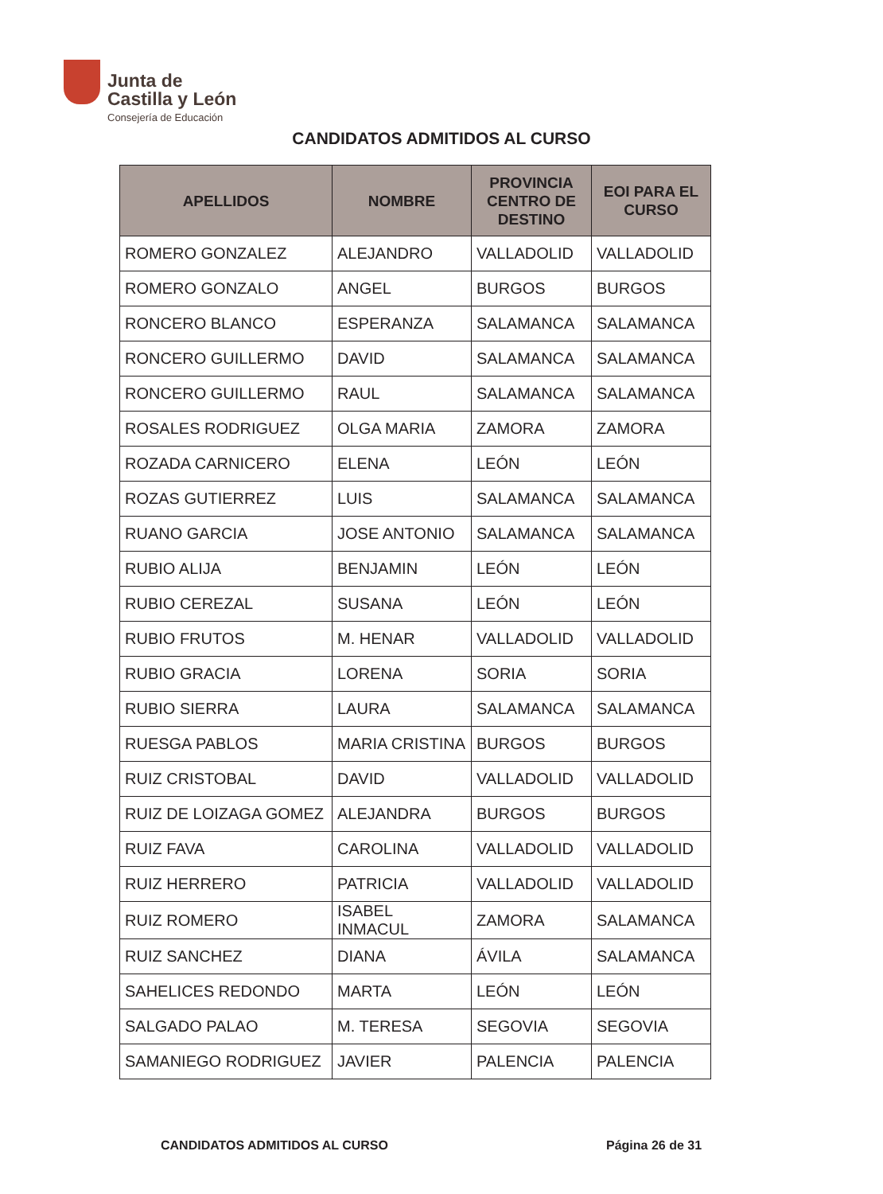Junta de
Castilla y León
Consejería de Educación
CANDIDATOS ADMITIDOS AL CURSO
| APELLIDOS | NOMBRE | PROVINCIA CENTRO DE DESTINO | EOI PARA EL CURSO |
| --- | --- | --- | --- |
| ROMERO GONZALEZ | ALEJANDRO | VALLADOLID | VALLADOLID |
| ROMERO GONZALO | ANGEL | BURGOS | BURGOS |
| RONCERO BLANCO | ESPERANZA | SALAMANCA | SALAMANCA |
| RONCERO GUILLERMO | DAVID | SALAMANCA | SALAMANCA |
| RONCERO GUILLERMO | RAUL | SALAMANCA | SALAMANCA |
| ROSALES RODRIGUEZ | OLGA MARIA | ZAMORA | ZAMORA |
| ROZADA CARNICERO | ELENA | LEÓN | LEÓN |
| ROZAS GUTIERREZ | LUIS | SALAMANCA | SALAMANCA |
| RUANO GARCIA | JOSE ANTONIO | SALAMANCA | SALAMANCA |
| RUBIO ALIJA | BENJAMIN | LEÓN | LEÓN |
| RUBIO CEREZAL | SUSANA | LEÓN | LEÓN |
| RUBIO FRUTOS | M. HENAR | VALLADOLID | VALLADOLID |
| RUBIO GRACIA | LORENA | SORIA | SORIA |
| RUBIO SIERRA | LAURA | SALAMANCA | SALAMANCA |
| RUESGA PABLOS | MARIA CRISTINA | BURGOS | BURGOS |
| RUIZ CRISTOBAL | DAVID | VALLADOLID | VALLADOLID |
| RUIZ DE LOIZAGA GOMEZ | ALEJANDRA | BURGOS | BURGOS |
| RUIZ FAVA | CAROLINA | VALLADOLID | VALLADOLID |
| RUIZ HERRERO | PATRICIA | VALLADOLID | VALLADOLID |
| RUIZ ROMERO | ISABEL INMACUL | ZAMORA | SALAMANCA |
| RUIZ SANCHEZ | DIANA | ÁVILA | SALAMANCA |
| SAHELICES REDONDO | MARTA | LEÓN | LEÓN |
| SALGADO PALAO | M. TERESA | SEGOVIA | SEGOVIA |
| SAMANIEGO RODRIGUEZ | JAVIER | PALENCIA | PALENCIA |
CANDIDATOS ADMITIDOS AL CURSO Página 26 de 31